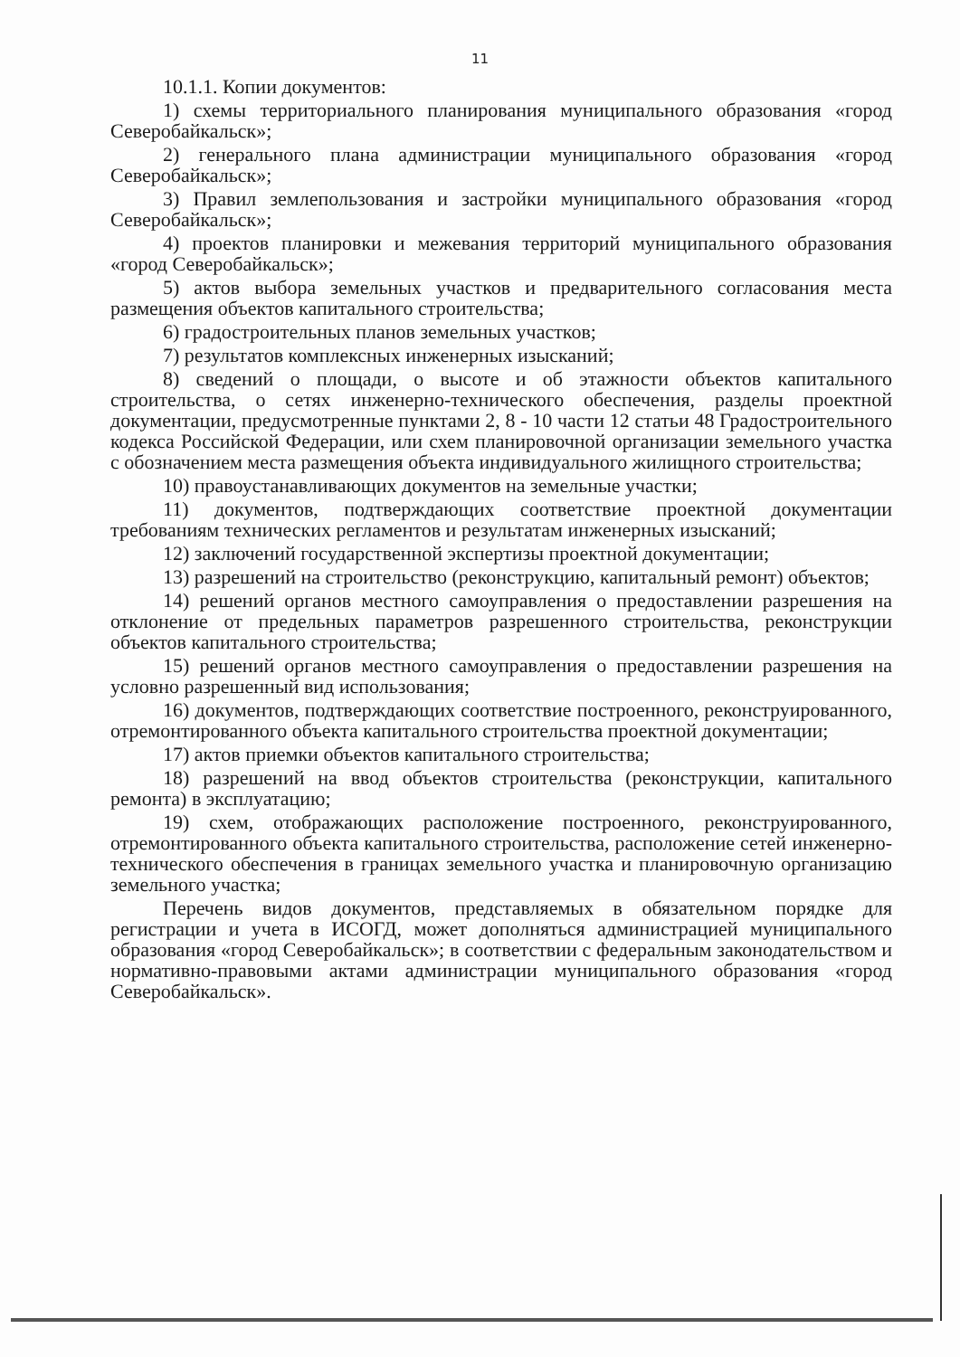11
10.1.1. Копии документов:
1) схемы территориального планирования муниципального образования «город Северобайкальск»;
2) генерального плана администрации муниципального образования «город Северобайкальск»;
3) Правил землепользования и застройки муниципального образования «город Северобайкальск»;
4) проектов планировки и межевания территорий муниципального образования «город Северобайкальск»;
5) актов выбора земельных участков и предварительного согласования места размещения объектов капитального строительства;
6) градостроительных планов земельных участков;
7) результатов комплексных инженерных изысканий;
8) сведений о площади, о высоте и об этажности объектов капитального строительства, о сетях инженерно-технического обеспечения, разделы проектной документации, предусмотренные пунктами 2, 8 - 10 части 12 статьи 48 Градостроительного кодекса Российской Федерации, или схем планировочной организации земельного участка с обозначением места размещения объекта индивидуального жилищного строительства;
10) правоустанавливающих документов на земельные участки;
11) документов, подтверждающих соответствие проектной документации требованиям технических регламентов и результатам инженерных изысканий;
12) заключений государственной экспертизы проектной документации;
13) разрешений на строительство (реконструкцию, капитальный ремонт) объектов;
14) решений органов местного самоуправления о предоставлении разрешения на отклонение от предельных параметров разрешенного строительства, реконструкции объектов капитального строительства;
15) решений органов местного самоуправления о предоставлении разрешения на условно разрешенный вид использования;
16) документов, подтверждающих соответствие построенного, реконструированного, отремонтированного объекта капитального строительства проектной документации;
17) актов приемки объектов капитального строительства;
18) разрешений на ввод объектов строительства (реконструкции, капитального ремонта) в эксплуатацию;
19) схем, отображающих расположение построенного, реконструированного, отремонтированного объекта капитального строительства, расположение сетей инженерно-технического обеспечения в границах земельного участка и планировочную организацию земельного участка;
Перечень видов документов, представляемых в обязательном порядке для регистрации и учета в ИСОГД, может дополняться администрацией муниципального образования «город Северобайкальск»; в соответствии с федеральным законодательством и нормативно-правовыми актами администрации муниципального образования «город Северобайкальск».